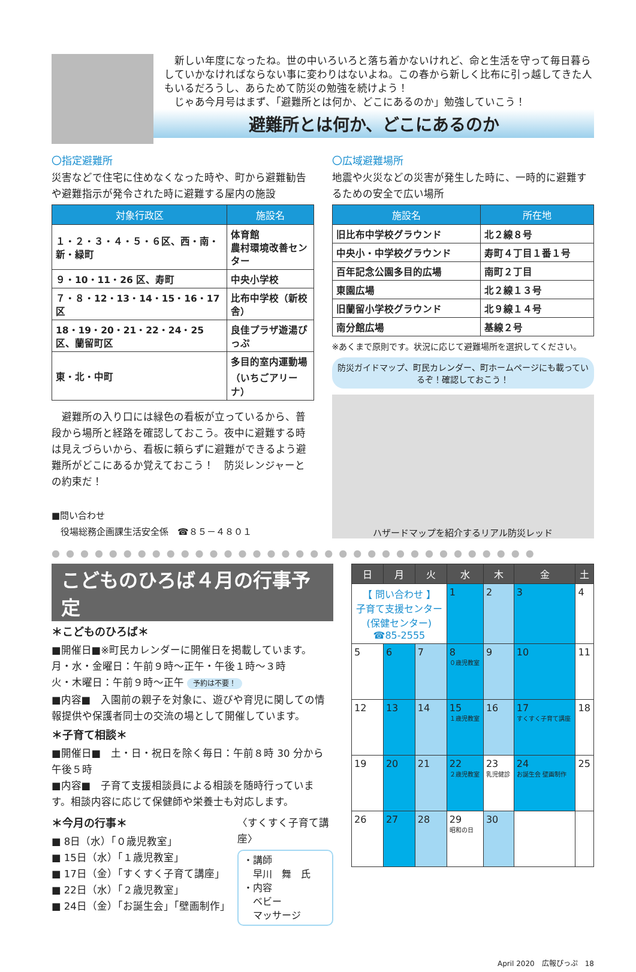新しい年度になったね。世の中いろいろと落ち着かないけれど、命と生活を守って毎日暮らしていかなければならない事に変わりはないよね。この春から新しく比布に引っ越してきた人もいるだろうし、あらためて防災の勉強を続けよう！
　じゃあ今月号はまず、「避難所とは何か、どこにあるのか」勉強していこう！
避難所とは何か、どこにあるのか
〇指定避難所
災害などで住宅に住めなくなった時や、町から避難勧告や避難指示が発令された時に避難する屋内の施設
| 対象行政区 | 施設名 |
| --- | --- |
| １・２・３・４・５・６区、西・南・新・緑町 | 体育館 農村環境改善センター |
| ９・10・11・26 区、寿町 | 中央小学校 |
| ７・８・12・13・14・15・16・17 区 | 比布中学校（新校舎） |
| 18・19・20・21・22・24・25 区、蘭留町区 | 良佳プラザ遊湯ぴっぷ |
| 東・北・中町 | 多目的室内運動場 （いちごアリーナ） |
　避難所の入り口には緑色の看板が立っているから、普段から場所と経路を確認しておこう。夜中に避難する時は見えづらいから、看板に頼らずに避難ができるよう避難所がどこにあるか覚えておこう！　防災レンジャーとの約束だ！
■問い合わせ
　役場総務企画課生活安全係　☎８５－４８０１
〇広域避難場所
地震や火災などの災害が発生した時に、一時的に避難するための安全で広い場所
| 施設名 | 所在地 |
| --- | --- |
| 旧比布中学校グラウンド | 北２線８号 |
| 中央小・中学校グラウンド | 寿町４丁目１番１号 |
| 百年記念公園多目的広場 | 南町２丁目 |
| 東園広場 | 北２線１３号 |
| 旧蘭留小学校グラウンド | 北９線１４号 |
| 南分館広場 | 基線２号 |
※あくまで原則です。状況に応じて避難場所を選択してください。
防災ガイドマップ、町民カレンダー、町ホームページにも載っているぞ！確認しておこう！
ハザードマップを紹介するリアル防災レッド
●●●●●●●●●●●●●●●●●●●●●●●●●●●●●●●●●●
こどものひろば４月の行事予定
＊こどものひろば＊
■開催日■※町民カレンダーに開催日を掲載しています。
月・水・金曜日：午前９時～正午・午後１時～３時
火・木曜日：午前９時～正午 予約は不要！
■内容■　入園前の親子を対象に、遊びや育児に関しての情報提供や保護者同士の交流の場として開催しています。
＊子育て相談＊
■開催日■　土・日・祝日を除く毎日：午前８時 30 分から午後５時
■内容■　子育て支援相談員による相談を随時行っています。相談内容に応じて保健師や栄養士も対応します。
＊今月の行事＊
■ 8日（水）「０歳児教室」
■ 15日（水）「１歳児教室」
■ 17日（金）「すくすく子育て講座」
■ 22日（水）「２歳児教室」
■ 24日（金）「お誕生会」「壁画制作」
〈すくすく子育て講座〉
・講師
　早川　舞　氏
・内容
　ベビー
　マッサージ
| 日 | 月 | 火 | 水 | 木 | 金 | 土 |
| --- | --- | --- | --- | --- | --- | --- |
| 【 問い合わせ 】 子育て支援センター (保健センター) ☎85-2555 | | | 1 | 2 | 3 | 4 |
| 5 | 6 | 7 | 8 ０歳児教室 | 9 | 10 | 11 |
| 12 | 13 | 14 | 15 １歳児教室 | 16 | 17 すくすく子育て講座 | 18 |
| 19 | 20 | 21 | 22 ２歳児教室 | 23 乳児健診 | 24 お誕生会 壁画制作 | 25 |
| 26 | 27 | 28 | 29 昭和の日 | 30 | | |
April 2020　広報ぴっぷ　18